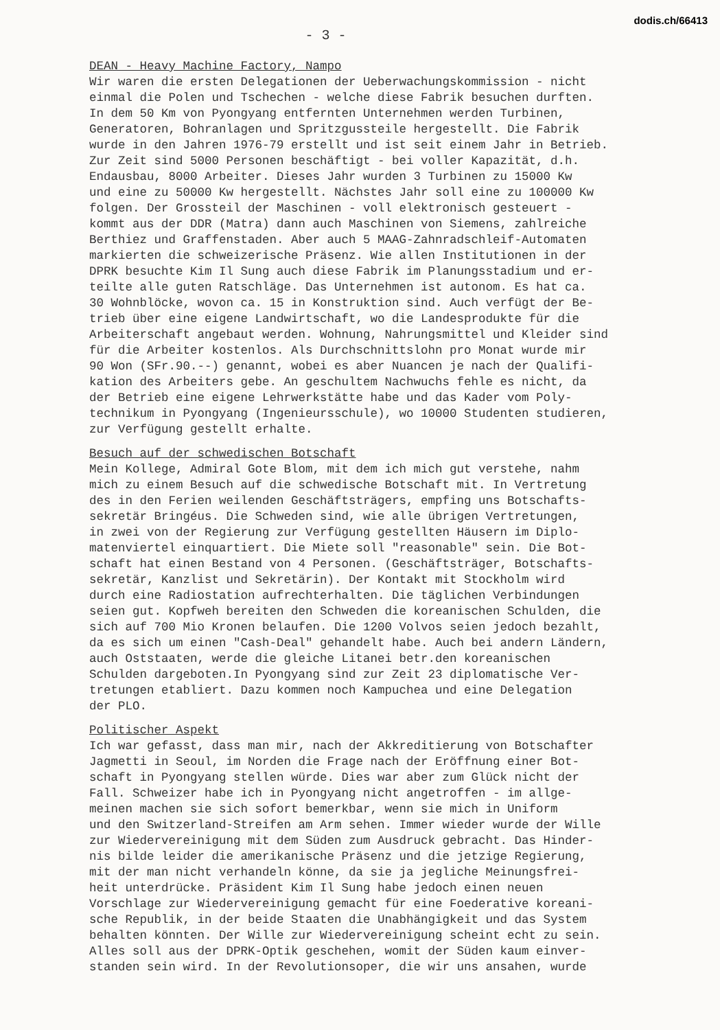dodis.ch/66413
- 3 -
DEAN - Heavy Machine Factory, Nampo
Wir waren die ersten Delegationen der Ueberwachungskommission - nicht einmal die Polen und Tschechen - welche diese Fabrik besuchen durften. In dem 50 Km von Pyongyang entfernten Unternehmen werden Turbinen, Generatoren, Bohranlagen und Spritzgussteile hergestellt. Die Fabrik wurde in den Jahren 1976-79 erstellt und ist seit einem Jahr in Betrieb. Zur Zeit sind 5000 Personen beschäftigt - bei voller Kapazität, d.h. Endausbau, 8000 Arbeiter. Dieses Jahr wurden 3 Turbinen zu 15000 Kw und eine zu 50000 Kw hergestellt. Nächstes Jahr soll eine zu 100000 Kw folgen. Der Grossteil der Maschinen - voll elektronisch gesteuert - kommt aus der DDR (Matra) dann auch Maschinen von Siemens, zahlreiche Berthiez und Graffenstaden. Aber auch 5 MAAG-Zahnradschleif-Automaten markierten die schweizerische Präsenz. Wie allen Institutionen in der DPRK besuchte Kim Il Sung auch diese Fabrik im Planungsstadium und er- teilte alle guten Ratschläge. Das Unternehmen ist autonom. Es hat ca. 30 Wohnblöcke, wovon ca. 15 in Konstruktion sind. Auch verfügt der Be- trieb über eine eigene Landwirtschaft, wo die Landesprodukte für die Arbeiterschaft angebaut werden. Wohnung, Nahrungsmittel und Kleider sind für die Arbeiter kostenlos. Als Durchschnittslohn pro Monat wurde mir 90 Won (SFr.90.--) genannt, wobei es aber Nuancen je nach der Qualifi- kation des Arbeiters gebe. An geschultem Nachwuchs fehle es nicht, da der Betrieb eine eigene Lehrwerkstätte habe und das Kader vom Poly- technikum in Pyongyang (Ingenieursschule), wo 10000 Studenten studieren, zur Verfügung gestellt erhalte.
Besuch auf der schwedischen Botschaft
Mein Kollege, Admiral Gote Blom, mit dem ich mich gut verstehe, nahm mich zu einem Besuch auf die schwedische Botschaft mit. In Vertretung des in den Ferien weilenden Geschäftsträgers, empfing uns Botschafts- sekretär Bringéus. Die Schweden sind, wie alle übrigen Vertretungen, in zwei von der Regierung zur Verfügung gestellten Häusern im Diplo- matenviertel einquartiert. Die Miete soll "reasonable" sein. Die Bot- schaft hat einen Bestand von 4 Personen. (Geschäftsträger, Botschafts- sekretär, Kanzlist und Sekretärin). Der Kontakt mit Stockholm wird durch eine Radiostation aufrechterhalten. Die täglichen Verbindungen seien gut. Kopfweh bereiten den Schweden die koreanischen Schulden, die sich auf 700 Mio Kronen belaufen. Die 1200 Volvos seien jedoch bezahlt, da es sich um einen "Cash-Deal" gehandelt habe. Auch bei andern Ländern, auch Oststaaten, werde die gleiche Litanei betr.den koreanischen Schulden dargeboten.In Pyongyang sind zur Zeit 23 diplomatische Ver- tretungen etabliert. Dazu kommen noch Kampuchea und eine Delegation der PLO.
Politischer Aspekt
Ich war gefasst, dass man mir, nach der Akkreditierung von Botschafter Jagmetti in Seoul, im Norden die Frage nach der Eröffnung einer Bot- schaft in Pyongyang stellen würde. Dies war aber zum Glück nicht der Fall. Schweizer habe ich in Pyongyang nicht angetroffen - im allge- meinen machen sie sich sofort bemerkbar, wenn sie mich in Uniform und den Switzerland-Streifen am Arm sehen. Immer wieder wurde der Wille zur Wiedervereinigung mit dem Süden zum Ausdruck gebracht. Das Hinder- nis bilde leider die amerikanische Präsenz und die jetzige Regierung, mit der man nicht verhandeln könne, da sie ja jegliche Meinungsfrei- heit unterdrücke. Präsident Kim Il Sung habe jedoch einen neuen Vorschlage zur Wiedervereinigung gemacht für eine Foederative koreani- sche Republik, in der beide Staaten die Unabhängigkeit und das System behalten könnten. Der Wille zur Wiedervereinigung scheint echt zu sein. Alles soll aus der DPRK-Optik geschehen, womit der Süden kaum einver- standen sein wird. In der Revolutionsoper, die wir uns ansahen, wurde